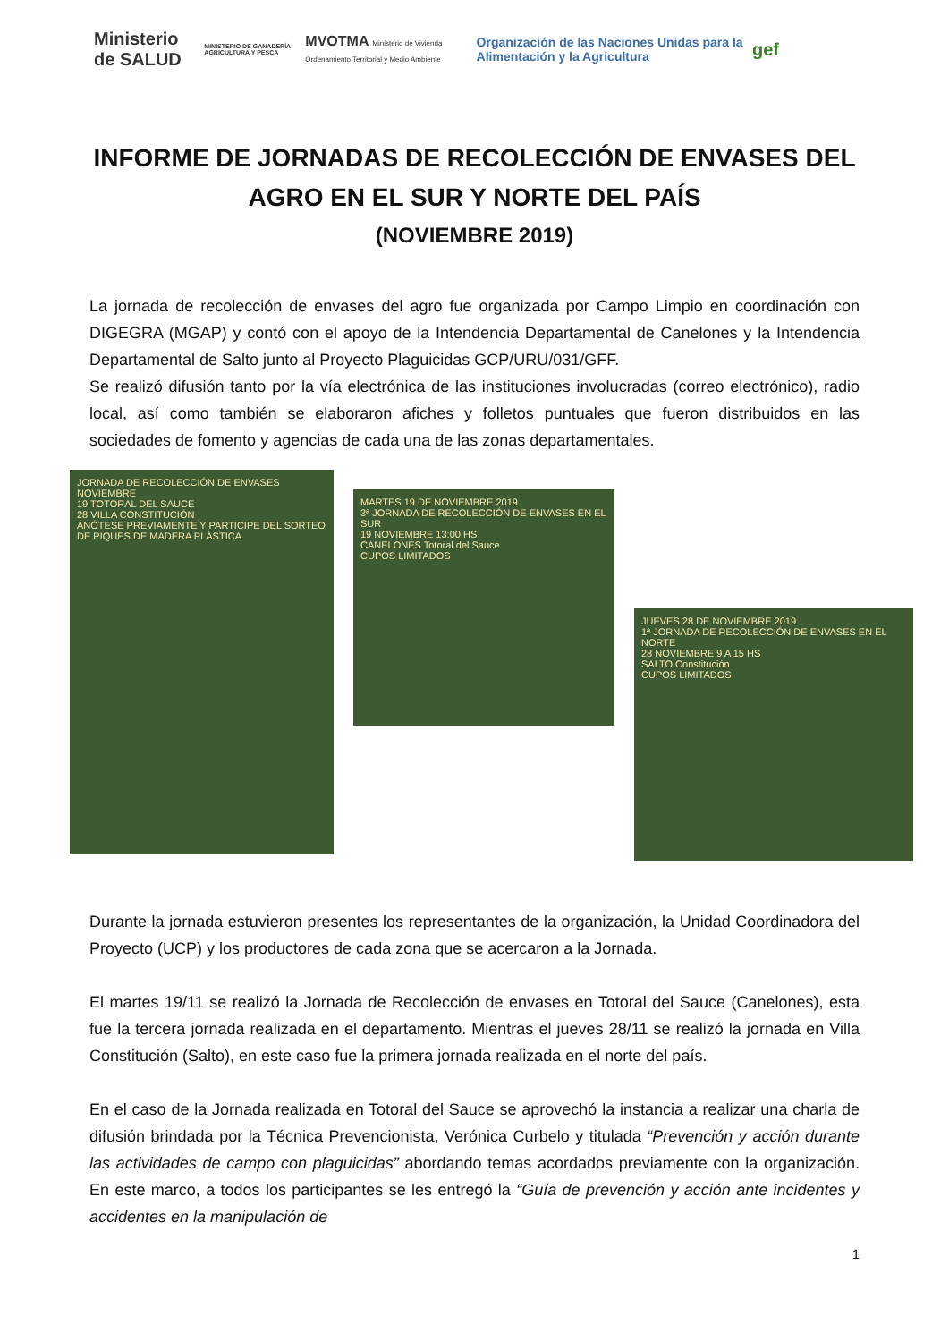Ministerio de SALUD
MINISTERIO DE GANADERÍA AGRICULTURA Y PESCA
MVOTMA Ministerio de Vivienda Ordenamiento Territorial y Medio Ambiente
Organización de las Naciones Unidas para la Alimentación y la Agricultura
gef
INFORME DE JORNADAS DE RECOLECCIÓN DE ENVASES DEL AGRO EN EL SUR Y NORTE DEL PAÍS
(NOVIEMBRE 2019)
La jornada de recolección de envases del agro fue organizada por Campo Limpio en coordinación con DIGEGRA (MGAP) y contó con el apoyo de la Intendencia Departamental de Canelones y la Intendencia Departamental de Salto junto al Proyecto Plaguicidas GCP/URU/031/GFF.
Se realizó difusión tanto por la vía electrónica de las instituciones involucradas (correo electrónico), radio local, así como también se elaboraron afiches y folletos puntuales que fueron distribuidos en las sociedades de fomento y agencias de cada una de las zonas departamentales.
JORNADA DE RECOLECCIÓN DE ENVASES
NOVIEMBRE
19 TOTORAL DEL SAUCE
28 VILLA CONSTITUCIÓN
ANÓTESE PREVIAMENTE Y PARTICIPE DEL SORTEO DE PIQUES DE MADERA PLÁSTICA
MARTES 19 DE NOVIEMBRE 2019
3ª JORNADA DE RECOLECCIÓN DE ENVASES EN EL SUR
19 NOVIEMBRE 13:00 HS
CANELONES Totoral del Sauce
CUPOS LIMITADOS
JUEVES 28 DE NOVIEMBRE 2019
1ª JORNADA DE RECOLECCIÓN DE ENVASES EN EL NORTE
28 NOVIEMBRE 9 A 15 HS
SALTO Constitución
CUPOS LIMITADOS
Durante la jornada estuvieron presentes los representantes de la organización, la Unidad Coordinadora del Proyecto (UCP) y los productores de cada zona que se acercaron a la Jornada.
El martes 19/11 se realizó la Jornada de Recolección de envases en Totoral del Sauce (Canelones), esta fue la tercera jornada realizada en el departamento. Mientras el jueves 28/11 se realizó la jornada en Villa Constitución (Salto), en este caso fue la primera jornada realizada en el norte del país.
En el caso de la Jornada realizada en Totoral del Sauce se aprovechó la instancia a realizar una charla de difusión brindada por la Técnica Prevencionista, Verónica Curbelo y titulada “Prevención y acción durante las actividades de campo con plaguicidas” abordando temas acordados previamente con la organización. En este marco, a todos los participantes se les entregó la “Guía de prevención y acción ante incidentes y accidentes en la manipulación de
1